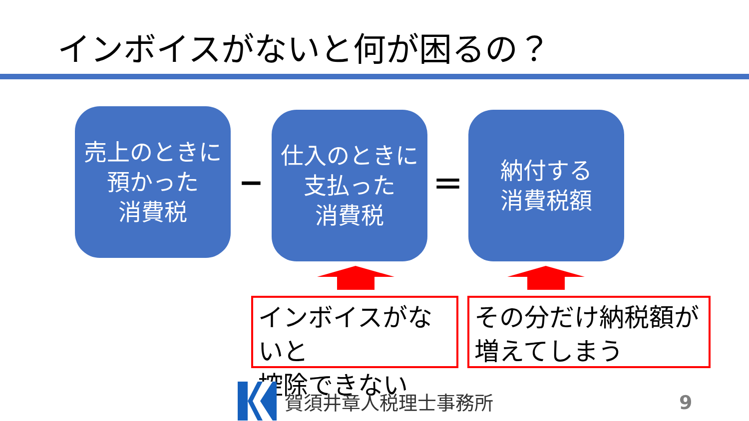インボイスがないと何が困るの？
売上のときに
預かった
消費税
−
仕入のときに
支払った
消費税
＝
納付する
消費税額
インボイスがないと
控除できない
その分だけ納税額が
増えてしまう
賀須井章人税理士事務所 9